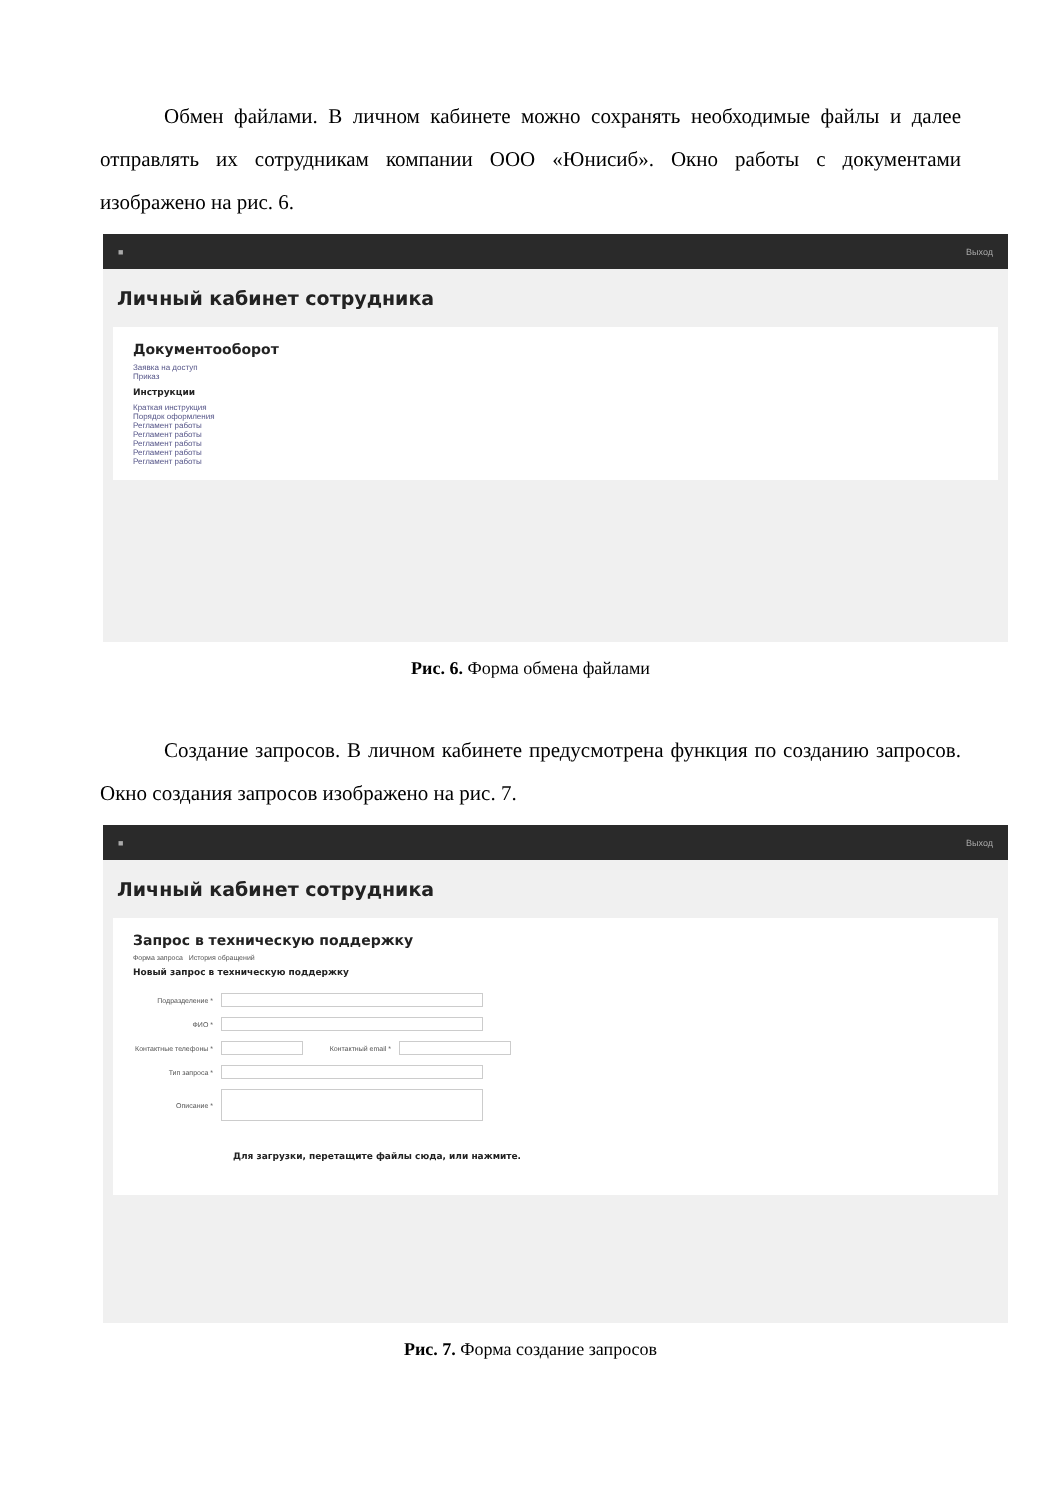Обмен файлами. В личном кабинете можно сохранять необходимые файлы и далее отправлять их сотрудникам компании ООО «Юнисиб». Окно работы с документами изображено на рис. 6.
■ Выход
Личный кабинет сотрудника
Документооборот
Заявка на доступ
Приказ
Инструкции
Краткая инструкция
Порядок оформления
Регламент работы
Регламент работы
Регламент работы
Регламент работы
Регламент работы
Рис. 6. Форма обмена файлами
Создание запросов. В личном кабинете предусмотрена функция по созданию запросов. Окно создания запросов изображено на рис. 7.
■ Выход
Личный кабинет сотрудника
Запрос в техническую поддержку
Форма запроса История обращений
Новый запрос в техническую поддержку
Подразделение *
ФИО *
Контактные телефоны *
Контактный email *
Тип запроса *
Описание *
Для загрузки, перетащите файлы сюда, или нажмите.
Рис. 7. Форма создание запросов